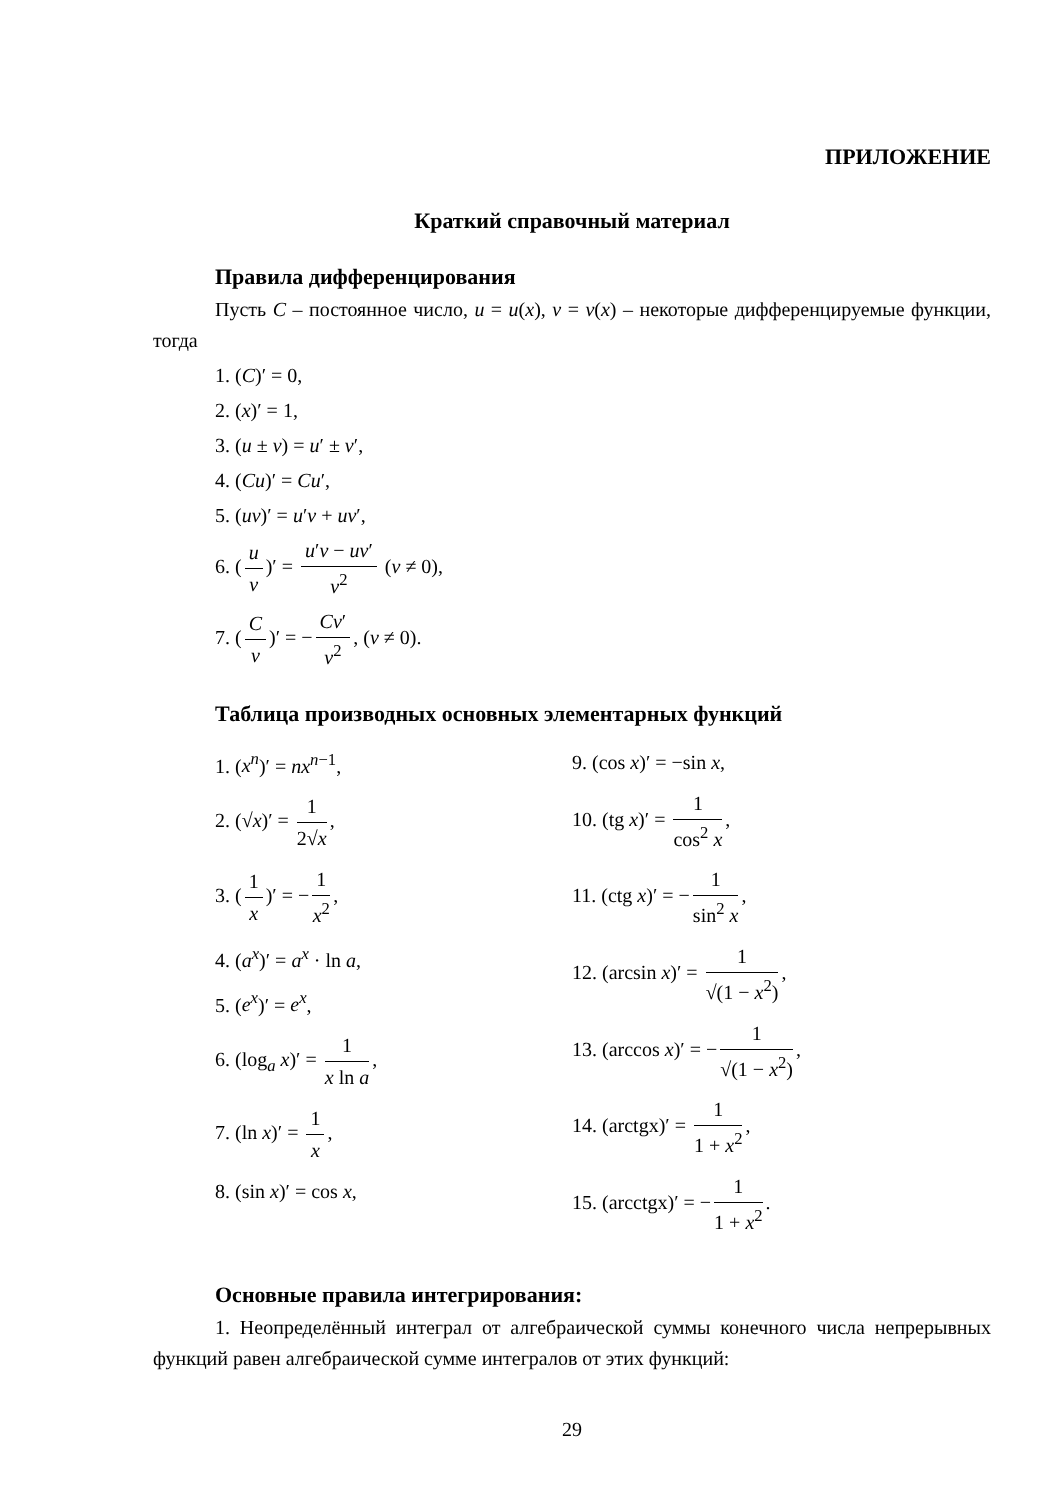ПРИЛОЖЕНИЕ
Краткий справочный материал
Правила дифференцирования
Пусть C – постоянное число, u = u(x), v = v(x) – некоторые дифференцируемые функции, тогда
1. (C)′ = 0,
2. (x)′ = 1,
3. (u ± v) = u′ ± v′,
4. (Cu)′ = Cu′,
5. (uv)′ = u′v + uv′,
6. (u v)′ = u′v − uv′ v<sup>2</sup> (v ≠ 0),
7. (C v)′ = − Cv′ v<sup>2</sup>, (v ≠ 0).
Таблица производных основных элементарных функций
1. (x<sup>n</sup>)′ = nx<sup>n−1</sup>,
2. (√x)′ = 1 2√x,
3. (1 x)′ = − 1 x<sup>2</sup>,
4. (a<sup>x</sup>)′ = a<sup>x</sup> · ln a,
5. (e<sup>x</sup>)′ = e<sup>x</sup>,
6. (log<sub>a</sub> x)′ = 1 x ln a,
7. (ln x)′ = 1 x,
8. (sin x)′ = cos x,
9. (cos x)′ = −sin x,
10. (tg x)′ = 1 cos<sup>2</sup> x,
11. (ctg x)′ = − 1 sin<sup>2</sup> x,
12. (arcsin x)′ = 1 √(1 − x<sup>2</sup>),
13. (arccos x)′ = − 1 √(1 − x<sup>2</sup>),
14. (arctgx)′ = 1 1 + x<sup>2</sup>,
15. (arcctgx)′ = − 1 1 + x<sup>2</sup>.
Основные правила интегрирования:
1. Неопределённый интеграл от алгебраической суммы конечного числа непрерывных функций равен алгебраической сумме интегралов от этих функций:
29